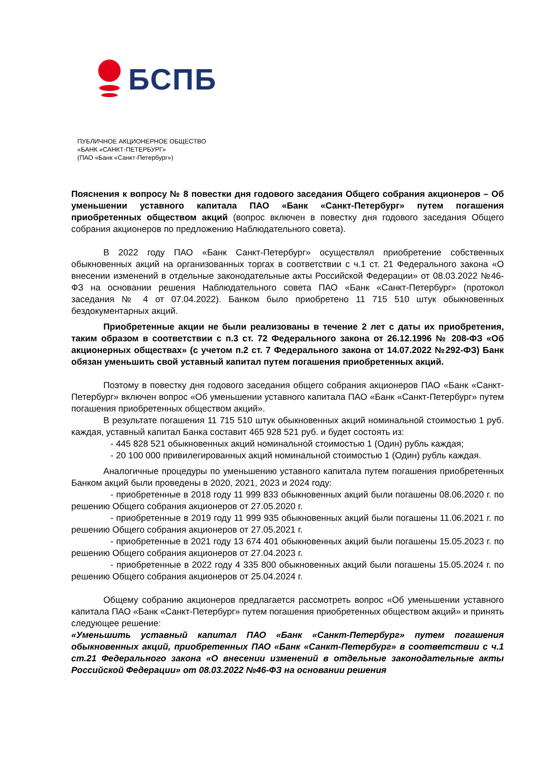БСПБ
ПУБЛИЧНОЕ АКЦИОНЕРНОЕ ОБЩЕСТВО
«БАНК «САНКТ-ПЕТЕРБУРГ»
(ПАО «Банк «Санкт-Петербург»)
Пояснения к вопросу № 8 повестки дня годового заседания Общего собрания акционеров – Об уменьшении уставного капитала ПАО «Банк «Санкт-Петербург» путем погашения приобретенных обществом акций (вопрос включен в повестку дня годового заседания Общего собрания акционеров по предложению Наблюдательного совета).
В 2022 году ПАО «Банк Санкт-Петербург» осуществлял приобретение собственных обыкновенных акций на организованных торгах в соответствии с ч.1 ст. 21 Федерального закона «О внесении изменений в отдельные законодательные акты Российской Федерации» от 08.03.2022 №46-ФЗ на основании решения Наблюдательного совета ПАО «Банк «Санкт-Петербург» (протокол заседания № 4 от 07.04.2022). Банком было приобретено 11 715 510 штук обыкновенных бездокументарных акций.
Приобретенные акции не были реализованы в течение 2 лет с даты их приобретения, таким образом в соответствии с п.3 ст. 72 Федерального закона от 26.12.1996 № 208-ФЗ «Об акционерных обществах» (с учетом п.2 ст. 7 Федерального закона от 14.07.2022 №292-ФЗ) Банк обязан уменьшить свой уставный капитал путем погашения приобретенных акций.
Поэтому в повестку дня годового заседания общего собрания акционеров ПАО «Банк «Санкт-Петербург» включен вопрос «Об уменьшении уставного капитала ПАО «Банк «Санкт-Петербург» путем погашения приобретенных обществом акций».
В результате погашения 11 715 510 штук обыкновенных акций номинальной стоимостью 1 руб. каждая, уставный капитал Банка составит 465 928 521 руб. и будет состоять из:
- 445 828 521 обыкновенных акций номинальной стоимостью 1 (Один) рубль каждая;
- 20 100 000 привилегированных акций номинальной стоимостью 1 (Один) рубль каждая.
Аналогичные процедуры по уменьшению уставного капитала путем погашения приобретенных Банком акций были проведены в 2020, 2021, 2023 и 2024 году:
- приобретенные в 2018 году 11 999 833 обыкновенных акций были погашены 08.06.2020 г. по решению Общего собрания акционеров от 27.05.2020 г.
- приобретенные в 2019 году 11 999 935 обыкновенных акций были погашены 11.06.2021 г. по решению Общего собрания акционеров от 27.05.2021 г.
- приобретенные в 2021 году 13 674 401 обыкновенных акций были погашены 15.05.2023 г. по решению Общего собрания акционеров от 27.04.2023 г.
- приобретенные в 2022 году 4 335 800 обыкновенных акций были погашены 15.05.2024 г. по решению Общего собрания акционеров от 25.04.2024 г.
Общему собранию акционеров предлагается рассмотреть вопрос «Об уменьшении уставного капитала ПАО «Банк «Санкт-Петербург» путем погашения приобретенных обществом акций» и принять следующее решение:
«Уменьшить уставный капитал ПАО «Банк «Санкт-Петербург» путем погашения обыкновенных акций, приобретенных ПАО «Банк «Санкт-Петербург» в соответствии с ч.1 ст.21 Федерального закона «О внесении изменений в отдельные законодательные акты Российской Федерации» от 08.03.2022 №46-ФЗ на основании решения